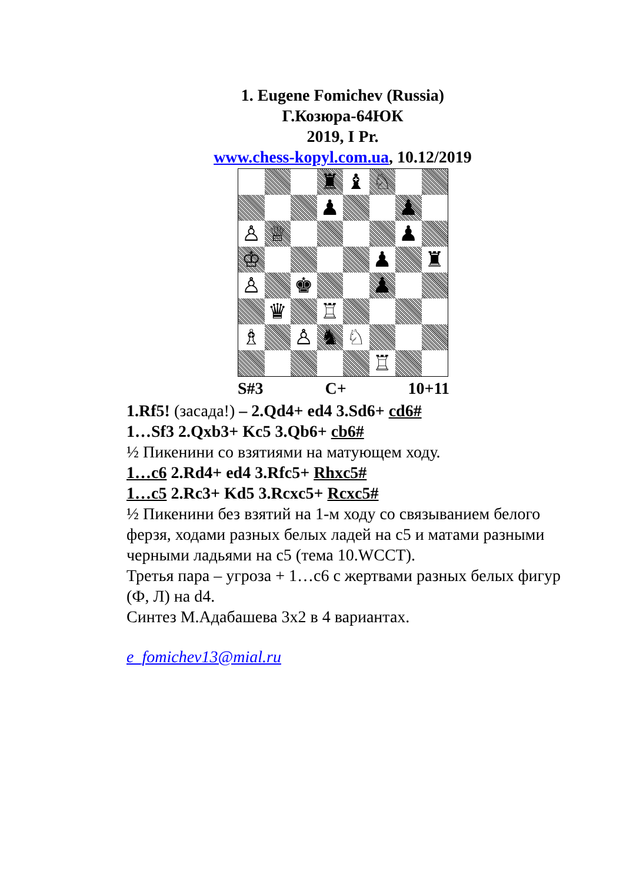1. Eugene Fomichev (Russia)
Г.Козюра-64ЮК
2019, I Pr.
www.chess-kopyl.com.ua, 10.12/2019
| | | | ♜ | ♝ | ♘ | | |
| | | | ♟ | | | ♟ | |
| ♙ | ♕ | | | | | ♟ | |
| ♔ | | | | | ♟ | | ♜ |
| ♙ | | ♚ | | | ♟ | | |
| | ♛ | | ♖ | | | | |
| ♗ | | ♙ | ♞ | ♘ | | | |
| | | | | | ♖ | | |
S#3 C+ 10+11
1.Rf5! (засада!) – 2.Qd4+ ed4 3.Sd6+ cd6#
1…Sf3 2.Qxb3+ Kc5 3.Qb6+ cb6#
½ Пикенини со взятиями на матующем ходу.
1…c6 2.Rd4+ ed4 3.Rfc5+ Rhxc5#
1…c5 2.Rc3+ Kd5 3.Rcxc5+ Rcxc5#
½ Пикенини без взятий на 1-м ходу со связыванием белого ферзя, ходами разных белых ладей на c5 и матами разными черными ладьями на c5 (тема 10.WCCT).
Третья пара – угроза + 1…c6 с жертвами разных белых фигур (Ф, Л) на d4.
Синтез М.Адабашева 3х2 в 4 вариантах.
e_fomichev13@mial.ru